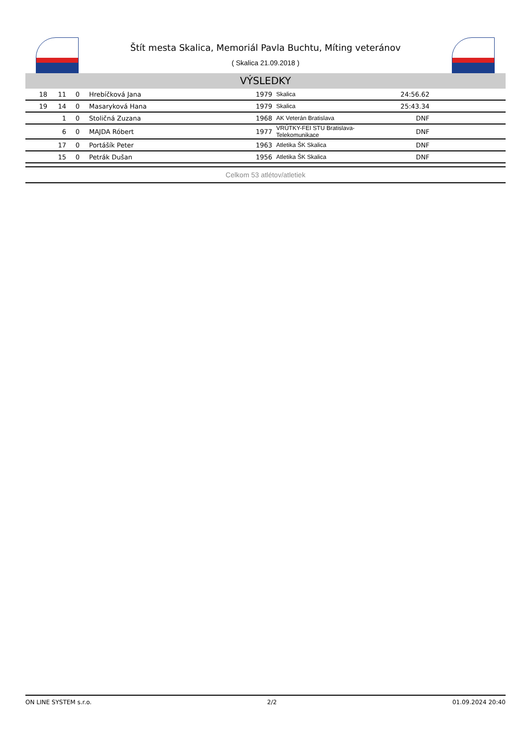Štít mesta Skalica, Memoriál Pavla Buchtu, Míting veteránov
( Skalica 21.09.2018 )
VÝSLEDKY
| 18 | 11 | 0 | Hrebíčková Jana | 1979 | Skalica | 24:56.62 | |
| 19 | 14 | 0 | Masaryková Hana | 1979 | Skalica | 25:43.34 | |
| | 1 | 0 | Stoličná Zuzana | 1968 | AK Veterán Bratislava | DNF | |
| | 6 | 0 | MAJDA Róbert | 1977 | VRÚTKY-FEI STU Bratislava-Telekomunikace | DNF | |
| | 17 | 0 | Portášík Peter | 1963 | Atletika ŠK Skalica | DNF | |
| | 15 | 0 | Petrák Dušan | 1956 | Atletika ŠK Skalica | DNF | |
Celkom 53 atlétov/atletiek
ON LINE SYSTEM s.r.o. 2/2 01.09.2024 20:40